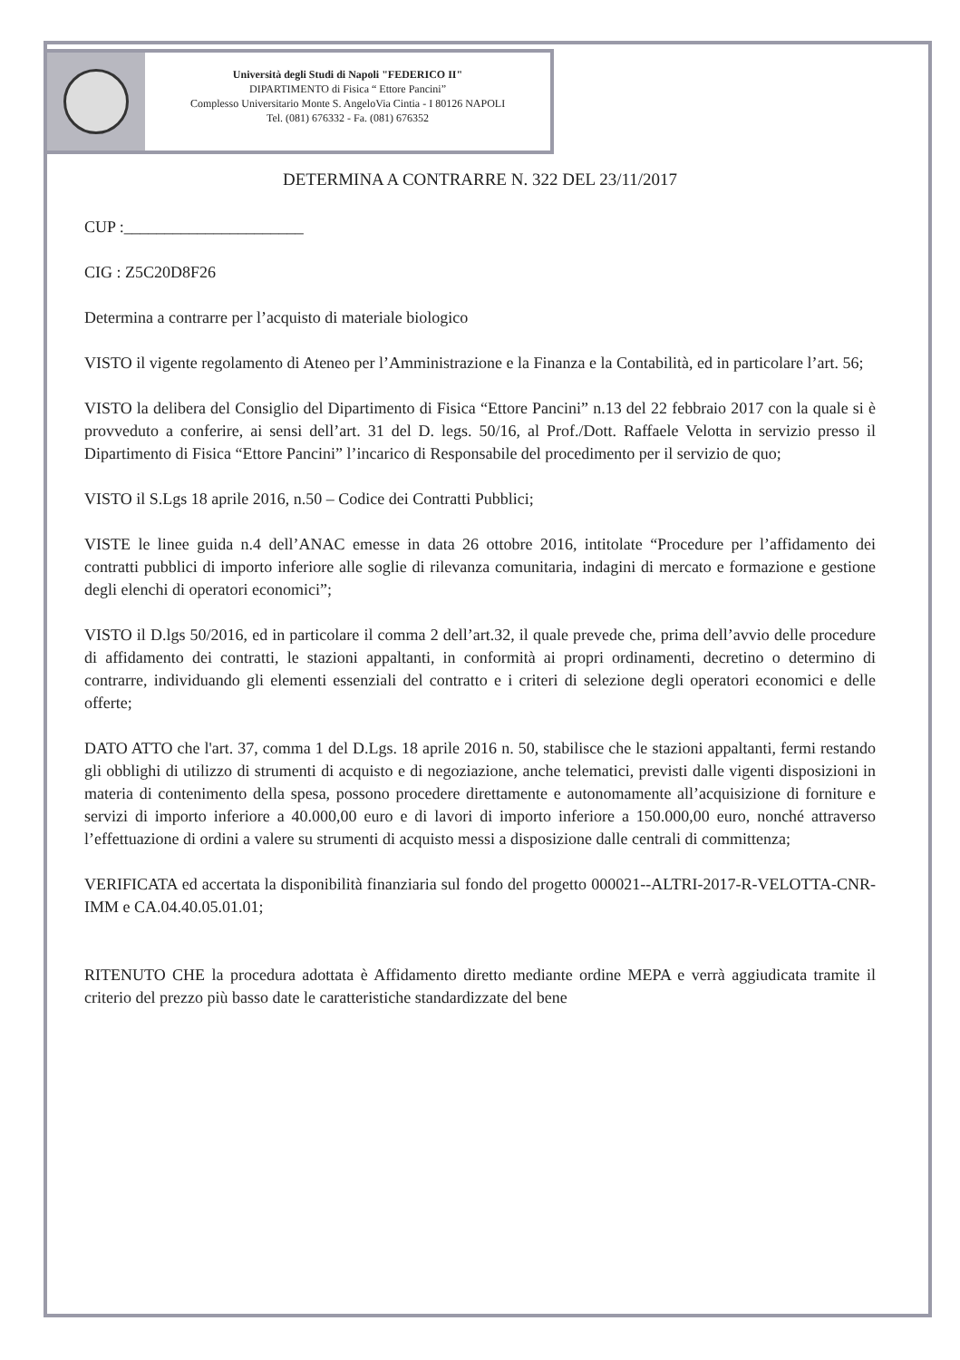Università degli Studi di Napoli "FEDERICO II"
DIPARTIMENTO di Fisica “ Ettore Pancini”
Complesso Universitario Monte S. AngeloVia Cintia - I 80126 NAPOLI
Tel. (081) 676332 - Fa. (081) 676352
DETERMINA A CONTRARRE N. 322 DEL 23/11/2017
CUP :______________________
CIG : Z5C20D8F26
Determina a contrarre per l’acquisto di materiale biologico
VISTO il vigente regolamento di Ateneo per l’Amministrazione e la Finanza e la Contabilità, ed in particolare l’art. 56;
VISTO la delibera del Consiglio del Dipartimento di Fisica “Ettore Pancini” n.13 del 22 febbraio 2017 con la quale si è provveduto a conferire, ai sensi dell’art. 31 del D. legs. 50/16, al Prof./Dott. Raffaele Velotta in servizio presso il Dipartimento di Fisica “Ettore Pancini” l’incarico di Responsabile del procedimento per il servizio de quo;
VISTO il S.Lgs 18 aprile 2016, n.50 – Codice dei Contratti Pubblici;
VISTE le linee guida n.4 dell’ANAC emesse in data 26 ottobre 2016, intitolate “Procedure per l’affidamento dei contratti pubblici di importo inferiore alle soglie di rilevanza comunitaria, indagini di mercato e formazione e gestione degli elenchi di operatori economici”;
VISTO il D.lgs 50/2016, ed in particolare il comma 2 dell’art.32, il quale prevede che, prima dell’avvio delle procedure di affidamento dei contratti, le stazioni appaltanti, in conformità ai propri ordinamenti, decretino o determino di contrarre, individuando gli elementi essenziali del contratto e i criteri di selezione degli operatori economici e delle offerte;
DATO ATTO che l'art. 37, comma 1 del D.Lgs. 18 aprile 2016 n. 50, stabilisce che le stazioni appaltanti, fermi restando gli obblighi di utilizzo di strumenti di acquisto e di negoziazione, anche telematici, previsti dalle vigenti disposizioni in materia di contenimento della spesa, possono procedere direttamente e autonomamente all’acquisizione di forniture e servizi di importo inferiore a 40.000,00 euro e di lavori di importo inferiore a 150.000,00 euro, nonché attraverso l’effettuazione di ordini a valere su strumenti di acquisto messi a disposizione dalle centrali di committenza;
VERIFICATA ed accertata la disponibilità finanziaria sul fondo del progetto 000021--ALTRI-2017-R-VELOTTA-CNR-IMM e CA.04.40.05.01.01;
RITENUTO CHE la procedura adottata è Affidamento diretto mediante ordine MEPA e verrà aggiudicata tramite il criterio del prezzo più basso date le caratteristiche standardizzate del bene